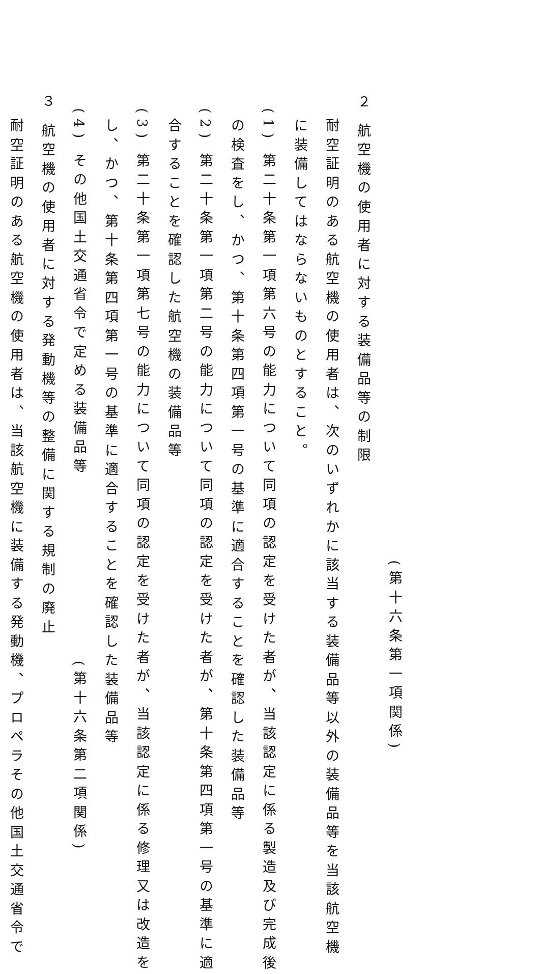(第十六条第一項関係)
２ 航空機の使用者に対する装備品等の制限
耐空証明のある航空機の使用者は、次のいずれかに該当する装備品等以外の装備品等を当該航空機
に装備してはならないものとすること。
(1) 第二十条第一項第六号の能力について同項の認定を受けた者が、当該認定に係る製造及び完成後
の検査をし、かつ、第十条第四項第一号の基準に適合することを確認した装備品等
(2) 第二十条第一項第二号の能力について同項の認定を受けた者が、第十条第四項第一号の基準に適
合することを確認した航空機の装備品等
(3) 第二十条第一項第七号の能力について同項の認定を受けた者が、当該認定に係る修理又は改造を
し、かつ、第十条第四項第一号の基準に適合することを確認した装備品等
(4) その他国土交通省令で定める装備品等 (第十六条第二項関係)
３ 航空機の使用者に対する発動機等の整備に関する規制の廃止
耐空証明のある航空機の使用者は、当該航空機に装備する発動機、プロペラその他国土交通省令で